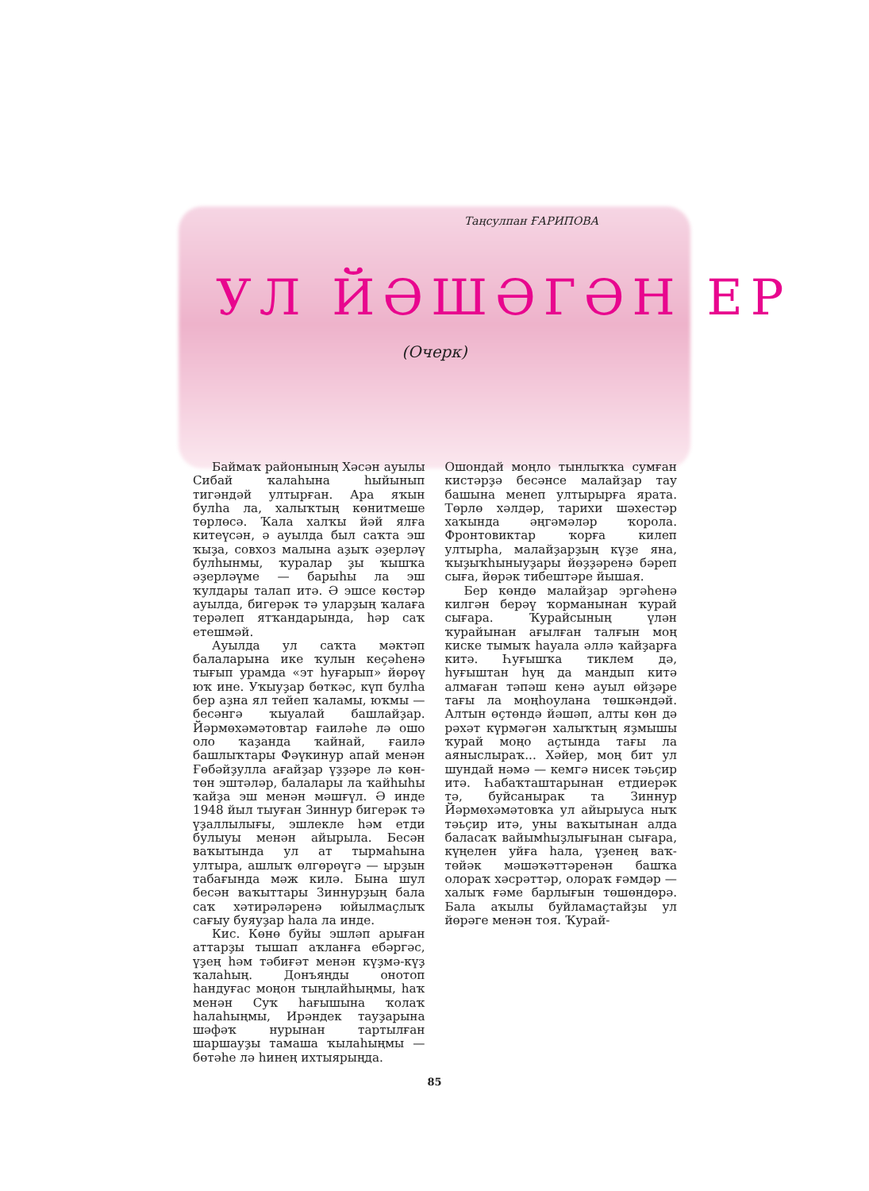Таңсулпан ҒАРИПОВА
УЛ ЙӘШӘГӘН ЕР
(Очерк)
Баймаҡ районының Хәсән ауылы Сибай ҡалаһына һыйынып тигәндәй ултырған. Ара яҡын булһа ла, халыҡтың көнитмеше төрлөсә. Ҡала халҡы йәй ялға китеүсән, ә ауылда был саҡта эш ҡыҙа, совхоз малына аҙыҡ әҙерләү булһынмы, ҡуралар ҙы ҡышҡа әҙерләүме — барыһы ла эш ҡулдары талап итә. Ә эшсе көстәр ауылда, бигерәк тә уларҙың ҡалаға терәлеп ятҡандарында, һәр саҡ етешмәй.
Ауылда ул саҡта мәктәп балаларына ике ҡулын кеҫәһенә тығып урамда «эт һуғарып» йөрөү юҡ ине. Уҡыуҙар бөткәс, күп булһа бер аҙна ял тейеп ҡаламы, юҡмы — бесәнгә ҡыуалай башлайҙар. Йәрмөхәмәтовтар ғаиләһе лә ошо оло ҡаҙанда ҡайнай, ғаилә башлыҡтары Фәүкинур апай менән Ғөбәйҙулла ағайҙар үҙҙәре лә көн-төн эштәләр, балалары ла ҡайһыһы ҡайҙа эш менән мәшғүл. Ә инде 1948 йыл тыуған Зиннур бигерәк тә үҙаллылығы, эшлекле һәм етди булыуы менән айырыла. Бесән ваҡытында ул ат тырмаһына ултыра, ашлыҡ өлгөрөүгә — ырҙын табағында мәж килә. Бына шул бесән ваҡыттары Зиннурҙың бала саҡ хәтирәләренә юйылмаҫлыҡ сағыу буяуҙар һала ла инде.
Кис. Көнө буйы эшләп арыған аттарҙы тышап аҡланға ебәргәс, үҙең һәм тәбиғәт менән күҙмә-күҙ ҡалаһың. Донъяңды онотоп һандуғас моңон тыңлайһыңмы, һаҡ менән Суҡ һағышына ҡолаҡ һалаһыңмы, Ирәндек тауҙарына шәфәҡ нурынан тартылған шаршауҙы тамаша ҡылаһыңмы — бөтәһе лә һинең ихтыярыңда.
Ошондай моңло тынлыҡҡа сумған кистәрҙә бесәнсе малайҙар тау башына менеп ултырырға ярата. Төрлө хәлдәр, тарихи шәхестәр хаҡында әңгәмәләр ҡорола. Фронтовиктар ҡорға килеп ултырһа, малайҙарҙың күҙе яна, ҡыҙыҡһыныуҙары йөҙҙәренә бәреп сыға, йөрәк тибештәре йышая.
Бер көндө малайҙар эргәһенә килгән берәү ҡорманынан ҡурай сығара. Ҡурайсының үлән ҡурайынан ағылған талғын моң киске тымыҡ һауала әллә ҡайҙарға китә. Һуғышҡа тиклем дә, һуғыштан һуң да мандып китә алмаған тәпәш кенә ауыл өйҙәре тағы ла моңһоулана төшкәндәй. Алтын өҫтөндә йәшәп, алты көн дә рәхәт күрмәгән халыҡтың яҙмышы ҡурай моңо аҫтында тағы ла аяныслыраҡ... Хәйер, моң бит ул шундай нәмә — кемгә нисек тәьҫир итә. Һабаҡташтарынан етдиерәк тә, буйсанырак та Зиннур Йәрмөхәмәтовҡа ул айырыуса ныҡ тәьҫир итә, уны ваҡытынан алда баласаҡ вайымһыҙлығынан сығара, күңелен уйға һала, үҙенең ваҡ-төйәк мәшәҡәттәренән башҡа олораҡ хәсрәттәр, олораҡ ғәмдәр — халыҡ ғәме барлығын төшөндөрә. Бала аҡылы буйламаҫтайҙы ул йөрәге менән тоя. Ҡурай-
85